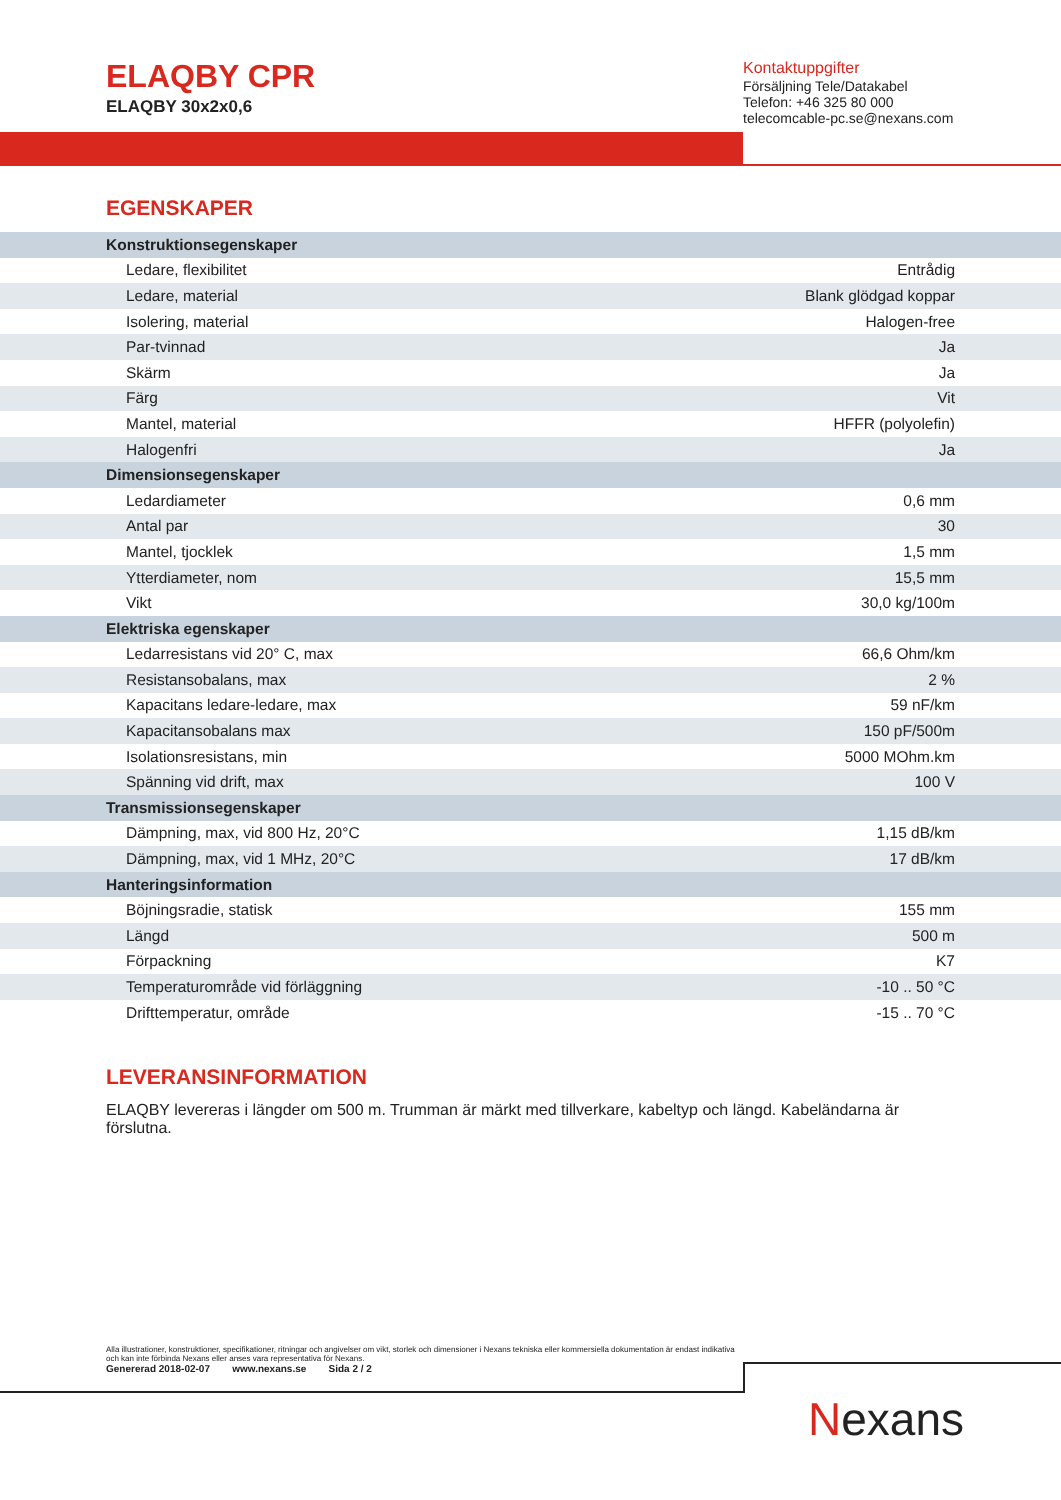ELAQBY CPR
ELAQBY 30x2x0,6
Kontaktuppgifter
Försäljning Tele/Datakabel
Telefon: +46 325 80 000
telecomcable-pc.se@nexans.com
EGENSKAPER
| Konstruktionsegenskaper | |
| --- | --- |
| Ledare, flexibilitet | Entrådig |
| Ledare, material | Blank glödgad koppar |
| Isolering, material | Halogen-free |
| Par-tvinnad | Ja |
| Skärm | Ja |
| Färg | Vit |
| Mantel, material | HFFR (polyolefin) |
| Halogenfri | Ja |
| Dimensionsegenskaper | |
| Ledardiameter | 0,6 mm |
| Antal par | 30 |
| Mantel, tjocklek | 1,5 mm |
| Ytterdiameter, nom | 15,5 mm |
| Vikt | 30,0 kg/100m |
| Elektriska egenskaper | |
| Ledarresistans vid 20° C, max | 66,6 Ohm/km |
| Resistansobalans, max | 2 % |
| Kapacitans ledare-ledare, max | 59 nF/km |
| Kapacitansobalans max | 150 pF/500m |
| Isolationsresistans, min | 5000 MOhm.km |
| Spänning vid drift, max | 100 V |
| Transmissionsegenskaper | |
| Dämpning, max, vid 800 Hz, 20°C | 1,15 dB/km |
| Dämpning, max, vid 1 MHz, 20°C | 17 dB/km |
| Hanteringsinformation | |
| Böjningsradie, statisk | 155 mm |
| Längd | 500 m |
| Förpackning | K7 |
| Temperaturområde vid förläggning | -10 .. 50 °C |
| Drifttemperatur, område | -15 .. 70 °C |
LEVERANSINFORMATION
ELAQBY levereras i längder om 500 m. Trumman är märkt med tillverkare, kabeltyp och längd. Kabeländarna är förslutna.
Alla illustrationer, konstruktioner, specifikationer, ritningar och angivelser om vikt, storlek och dimensioner i Nexans tekniska eller kommersiella dokumentation är endast indikativa och kan inte förbinda Nexans eller anses vara representativa för Nexans.
Genererad 2018-02-07 www.nexans.se Sida 2 / 2
Nexans